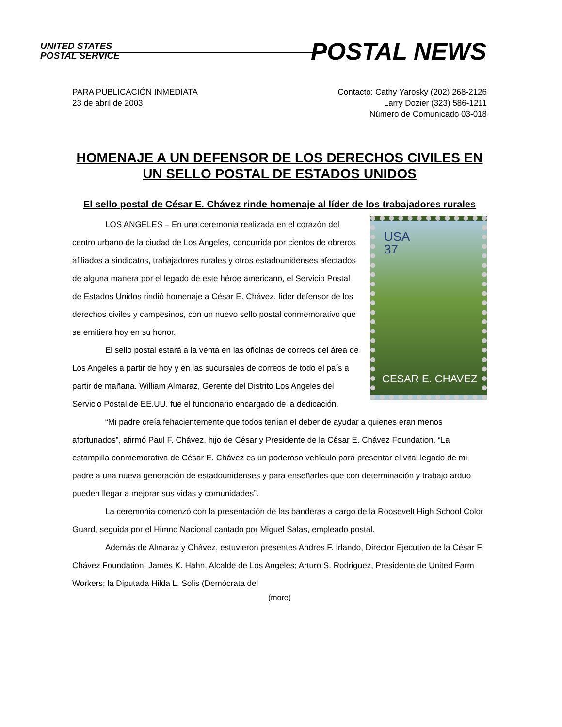UNITED STATES
POSTAL SERVICE
POSTAL NEWS
PARA PUBLICACIÓN INMEDIATA
23 de abril de 2003
Contacto: Cathy Yarosky (202) 268-2126
Larry Dozier (323) 586-1211
Número de Comunicado 03-018
HOMENAJE A UN DEFENSOR DE LOS DERECHOS CIVILES EN UN SELLO POSTAL DE ESTADOS UNIDOS
El sello postal de César E. Chávez rinde homenaje al líder de los trabajadores rurales
USA
37
CESAR E. CHAVEZ
LOS ANGELES – En una ceremonia realizada en el corazón del centro urbano de la ciudad de Los Angeles, concurrida por cientos de obreros afiliados a sindicatos, trabajadores rurales y otros estadounidenses afectados de alguna manera por el legado de este héroe americano, el Servicio Postal de Estados Unidos rindió homenaje a César E. Chávez, líder defensor de los derechos civiles y campesinos, con un nuevo sello postal conmemorativo que se emitiera hoy en su honor.
El sello postal estará a la venta en las oficinas de correos del área de Los Angeles a partir de hoy y en las sucursales de correos de todo el país a partir de mañana. William Almaraz, Gerente del Distrito Los Angeles del Servicio Postal de EE.UU. fue el funcionario encargado de la dedicación.
“Mi padre creía fehacientemente que todos tenían el deber de ayudar a quienes eran menos afortunados”, afirmó Paul F. Chávez, hijo de César y Presidente de la César E. Chávez Foundation. “La estampilla conmemorativa de César E. Chávez es un poderoso vehículo para presentar el vital legado de mi padre a una nueva generación de estadounidenses y para enseñarles que con determinación y trabajo arduo pueden llegar a mejorar sus vidas y comunidades”.
La ceremonia comenzó con la presentación de las banderas a cargo de la Roosevelt High School Color Guard, seguida por el Himno Nacional cantado por Miguel Salas, empleado postal.
Además de Almaraz y Chávez, estuvieron presentes Andres F. Irlando, Director Ejecutivo de la César F. Chávez Foundation; James K. Hahn, Alcalde de Los Angeles; Arturo S. Rodriguez, Presidente de United Farm Workers; la Diputada Hilda L. Solis (Demócrata del
(more)